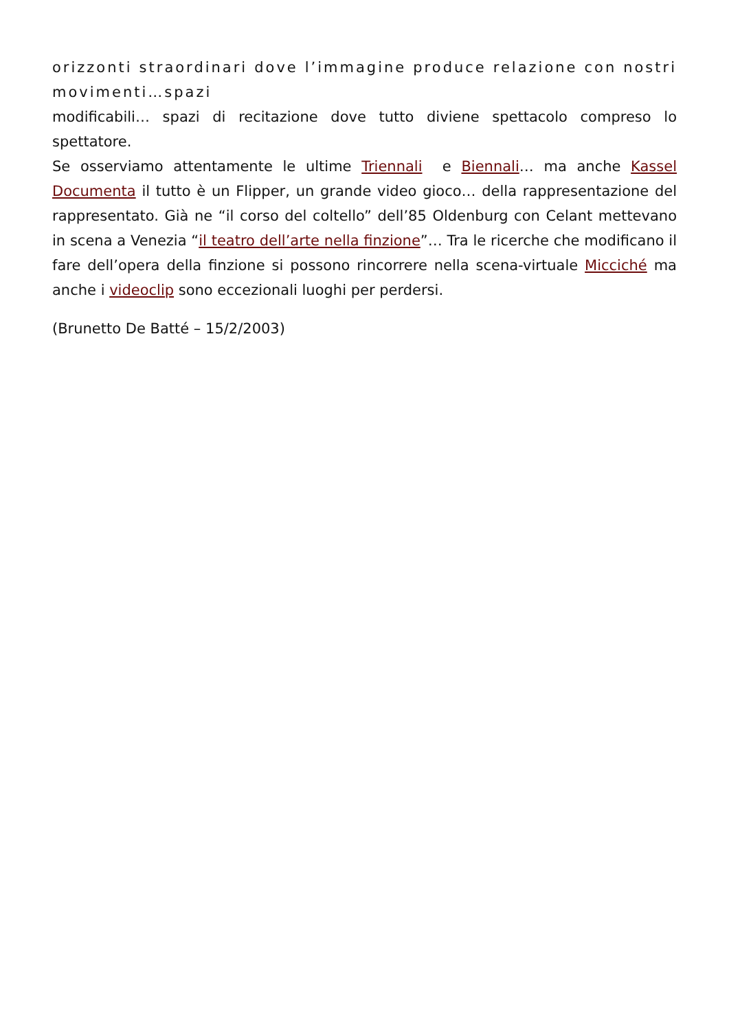orizzonti straordinari dove l’immagine produce relazione con nostri movimenti…spazi
modificabili… spazi di recitazione dove tutto diviene spettacolo compreso lo spettatore.
Se osserviamo attentamente le ultime Triennali e Biennali… ma anche Kassel Documenta il tutto è un Flipper, un grande video gioco… della rappresentazione del rappresentato. Già ne “il corso del coltello” dell’85 Oldenburg con Celant mettevano in scena a Venezia “il teatro dell’arte nella finzione”… Tra le ricerche che modificano il fare dell’opera della finzione si possono rincorrere nella scena-virtuale Micciché ma anche i videoclip sono eccezionali luoghi per perdersi.
(Brunetto De Batté – 15/2/2003)